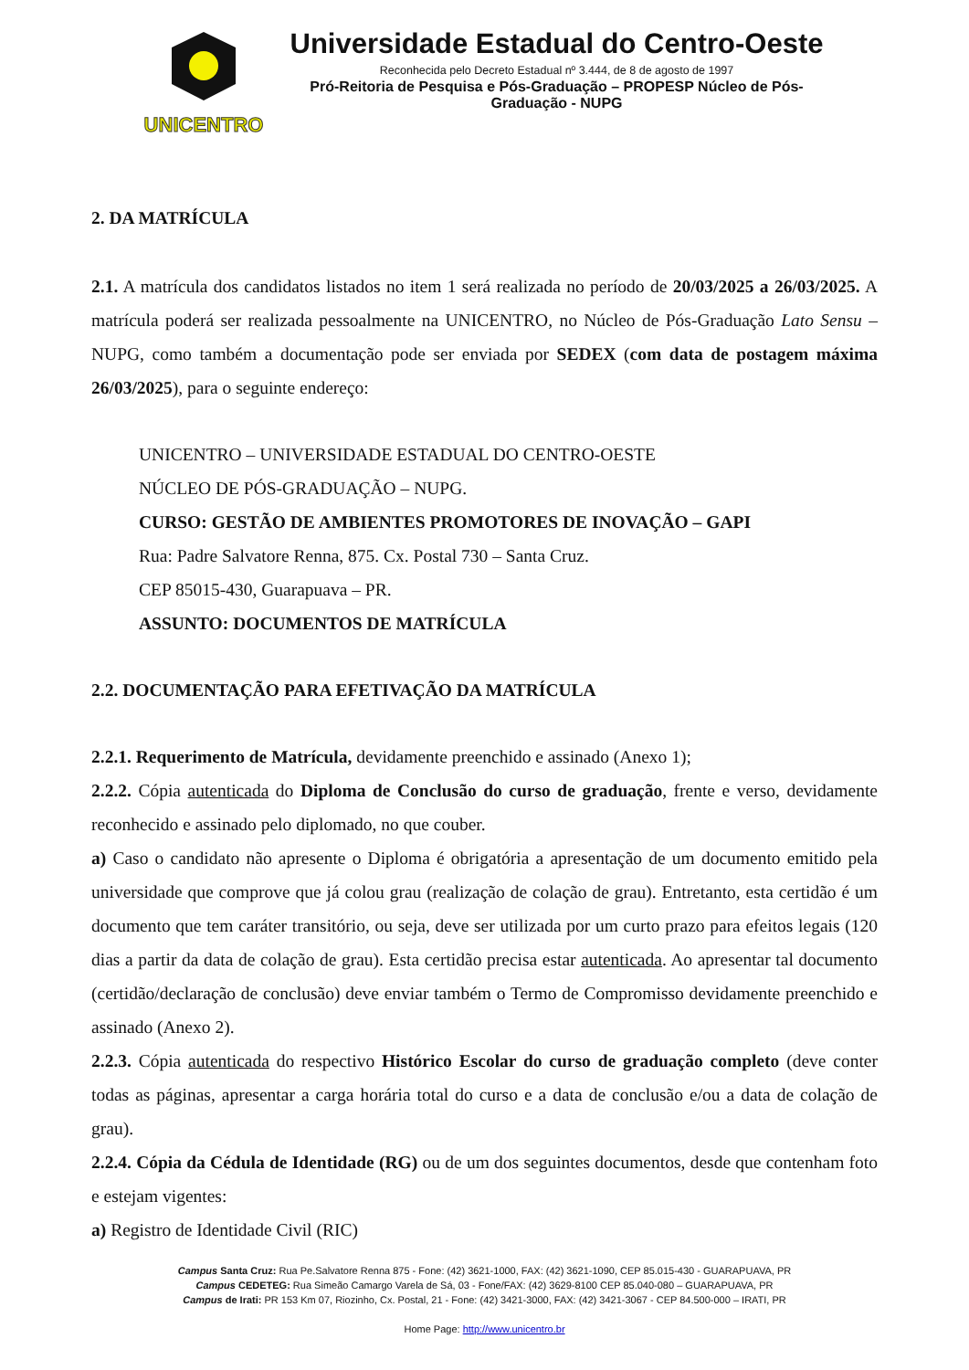UNICENTRO
Universidade Estadual do Centro-Oeste
Reconhecida pelo Decreto Estadual nº 3.444, de 8 de agosto de 1997
Pró-Reitoria de Pesquisa e Pós-Graduação – PROPESP Núcleo de Pós-
Graduação - NUPG
2. DA MATRÍCULA
2.1. A matrícula dos candidatos listados no item 1 será realizada no período de 20/03/2025 a 26/03/2025. A matrícula poderá ser realizada pessoalmente na UNICENTRO, no Núcleo de Pós-Graduação Lato Sensu – NUPG, como também a documentação pode ser enviada por SEDEX (com data de postagem máxima 26/03/2025), para o seguinte endereço:
UNICENTRO – UNIVERSIDADE ESTADUAL DO CENTRO-OESTE
NÚCLEO DE PÓS-GRADUAÇÃO – NUPG.
CURSO: GESTÃO DE AMBIENTES PROMOTORES DE INOVAÇÃO – GAPI
Rua: Padre Salvatore Renna, 875. Cx. Postal 730 – Santa Cruz.
CEP 85015-430, Guarapuava – PR.
ASSUNTO: DOCUMENTOS DE MATRÍCULA
2.2. DOCUMENTAÇÃO PARA EFETIVAÇÃO DA MATRÍCULA
2.2.1. Requerimento de Matrícula, devidamente preenchido e assinado (Anexo 1);
2.2.2. Cópia autenticada do Diploma de Conclusão do curso de graduação, frente e verso, devidamente reconhecido e assinado pelo diplomado, no que couber.
a) Caso o candidato não apresente o Diploma é obrigatória a apresentação de um documento emitido pela universidade que comprove que já colou grau (realização de colação de grau). Entretanto, esta certidão é um documento que tem caráter transitório, ou seja, deve ser utilizada por um curto prazo para efeitos legais (120 dias a partir da data de colação de grau). Esta certidão precisa estar autenticada. Ao apresentar tal documento (certidão/declaração de conclusão) deve enviar também o Termo de Compromisso devidamente preenchido e assinado (Anexo 2).
2.2.3. Cópia autenticada do respectivo Histórico Escolar do curso de graduação completo (deve conter todas as páginas, apresentar a carga horária total do curso e a data de conclusão e/ou a data de colação de grau).
2.2.4. Cópia da Cédula de Identidade (RG) ou de um dos seguintes documentos, desde que contenham foto e estejam vigentes:
a) Registro de Identidade Civil (RIC)
Campus Santa Cruz: Rua Pe.Salvatore Renna 875 - Fone: (42) 3621-1000, FAX: (42) 3621-1090, CEP 85.015-430 - GUARAPUAVA, PR
Campus CEDETEG: Rua Simeão Camargo Varela de Sá, 03 - Fone/FAX: (42) 3629-8100 CEP 85.040-080 – GUARAPUAVA, PR
Campus de Irati: PR 153 Km 07, Riozinho, Cx. Postal, 21 - Fone: (42) 3421-3000, FAX: (42) 3421-3067 - CEP 84.500-000 – IRATI, PR
Home Page: http://www.unicentro.br